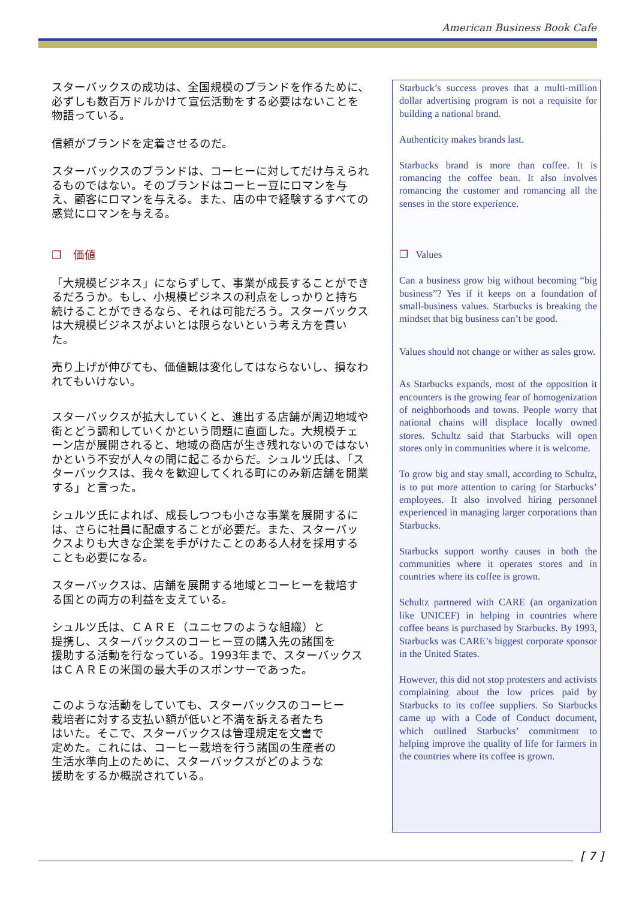American Business Book Cafe
スターバックスの成功は、全国規模のブランドを作るために、必ずしも数百万ドルかけて宣伝活動をする必要はないことを物語っている。
信頼がブランドを定着させるのだ。
スターバックスのブランドは、コーヒーに対してだけ与えられるものではない。そのブランドはコーヒー豆にロマンを与え、顧客にロマンを与える。また、店の中で経験するすべての感覚にロマンを与える。
❐　価値
「大規模ビジネス」にならずして、事業が成長することができるだろうか。もし、小規模ビジネスの利点をしっかりと持ち続けることができるなら、それは可能だろう。スターバックスは大規模ビジネスがよいとは限らないという考え方を貫いた。
売り上げが伸びても、価値観は変化してはならないし、損なわれてもいけない。
スターバックスが拡大していくと、進出する店舗が周辺地域や街とどう調和していくかという問題に直面した。大規模チェーン店が展開されると、地域の商店が生き残れないのではないかという不安が人々の間に起こるからだ。シュルツ氏は、「スターバックスは、我々を歓迎してくれる町にのみ新店舗を開業する」と言った。
シュルツ氏によれば、成長しつつも小さな事業を展開するには、さらに社員に配慮することが必要だ。また、スターバックスよりも大きな企業を手がけたことのある人材を採用することも必要になる。
スターバックスは、店舗を展開する地域とコーヒーを栽培する国との両方の利益を支えている。
シュルツ氏は、ＣＡＲＥ（ユニセフのような組織）と
提携し、スターバックスのコーヒー豆の購入先の諸国を
援助する活動を行なっている。1993年まで、スターバックス
はＣＡＲＥの米国の最大手のスポンサーであった。
このような活動をしていても、スターバックスのコーヒー
栽培者に対する支払い額が低いと不満を訴える者たち
はいた。そこで、スターバックスは管理規定を文書で
定めた。これには、コーヒー栽培を行う諸国の生産者の
生活水準向上のために、スターバックスがどのような
援助をするか概説されている。
Starbuck’s success proves that a multi-million dollar advertising program is not a requisite for building a national brand.
Authenticity makes brands last.
Starbucks brand is more than coffee. It is romancing the coffee bean. It also involves romancing the customer and romancing all the senses in the store experience.
❐ Values
Can a business grow big without becoming “big business”? Yes if it keeps on a foundation of small-business values. Starbucks is breaking the mindset that big business can’t be good.
Values should not change or wither as sales grow.
As Starbucks expands, most of the opposition it encounters is the growing fear of homogenization of neighborhoods and towns. People worry that national chains will displace locally owned stores. Schultz said that Starbucks will open stores only in communities where it is welcome.
To grow big and stay small, according to Schultz, is to put more attention to caring for Starbucks’ employees. It also involved hiring personnel experienced in managing larger corporations than Starbucks.
Starbucks support worthy causes in both the communities where it operates stores and in countries where its coffee is grown.
Schultz partnered with CARE (an organization like UNICEF) in helping in countries where coffee beans is purchased by Starbucks. By 1993, Starbucks was CARE’s biggest corporate sponsor in the United States.
However, this did not stop protesters and activists complaining about the low prices paid by Starbucks to its coffee suppliers. So Starbucks came up with a Code of Conduct document, which outlined Starbucks’ commitment to helping improve the quality of life for farmers in the countries where its coffee is grown.
[ 7 ]